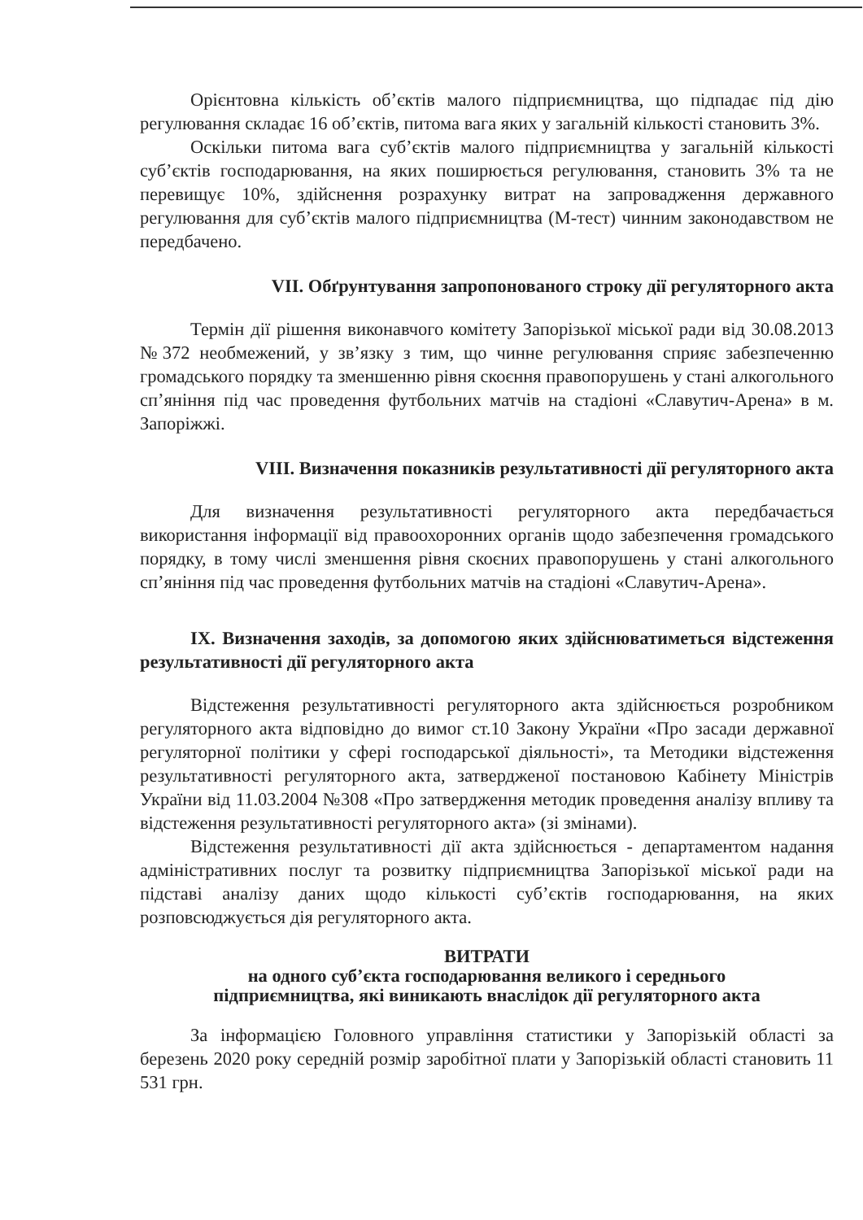Орієнтовна кількість об’єктів малого підприємництва, що підпадає під дію регулювання складає 16 об’єктів, питома вага яких у загальній кількості становить 3%.
Оскільки питома вага суб’єктів малого підприємництва у загальній кількості суб’єктів господарювання, на яких поширюється регулювання, становить 3% та не перевищує 10%, здійснення розрахунку витрат на запровадження державного регулювання для суб’єктів малого підприємництва (М-тест) чинним законодавством не передбачено.
VII. Обґрунтування запропонованого строку дії регуляторного акта
Термін дії рішення виконавчого комітету Запорізької міської ради від 30.08.2013 №372 необмежений, у зв’язку з тим, що чинне регулювання сприяє забезпеченню громадського порядку та зменшенню рівня скоєння правопорушень у стані алкогольного сп’яніння під час проведення футбольних матчів на стадіоні «Славутич-Арена» в м. Запоріжжі.
VIII. Визначення показників результативності дії регуляторного акта
Для визначення результативності регуляторного акта передбачається використання інформації від правоохоронних органів щодо забезпечення громадського порядку, в тому числі зменшення рівня скоєних правопорушень у стані алкогольного сп’яніння під час проведення футбольних матчів на стадіоні «Славутич-Арена».
IX. Визначення заходів, за допомогою яких здійснюватиметься відстеження результативності дії регуляторного акта
Відстеження результативності регуляторного акта здійснюється розробником регуляторного акта відповідно до вимог ст.10 Закону України «Про засади державної регуляторної політики у сфері господарської діяльності», та Методики відстеження результативності регуляторного акта, затвердженої постановою Кабінету Міністрів України від 11.03.2004 №308 «Про затвердження методик проведення аналізу впливу та відстеження результативності регуляторного акта» (зі змінами).
Відстеження результативності дії акта здійснюється - департаментом надання адміністративних послуг та розвитку підприємництва Запорізької міської ради на підставі аналізу даних щодо кількості суб’єктів господарювання, на яких розповсюджується дія регуляторного акта.
ВИТРАТИ
на одного суб’єкта господарювання великого і середнього
підприємництва, які виникають внаслідок дії регуляторного акта
За інформацією Головного управління статистики у Запорізькій області за березень 2020 року середній розмір заробітної плати у Запорізькій області становить 11 531 грн.